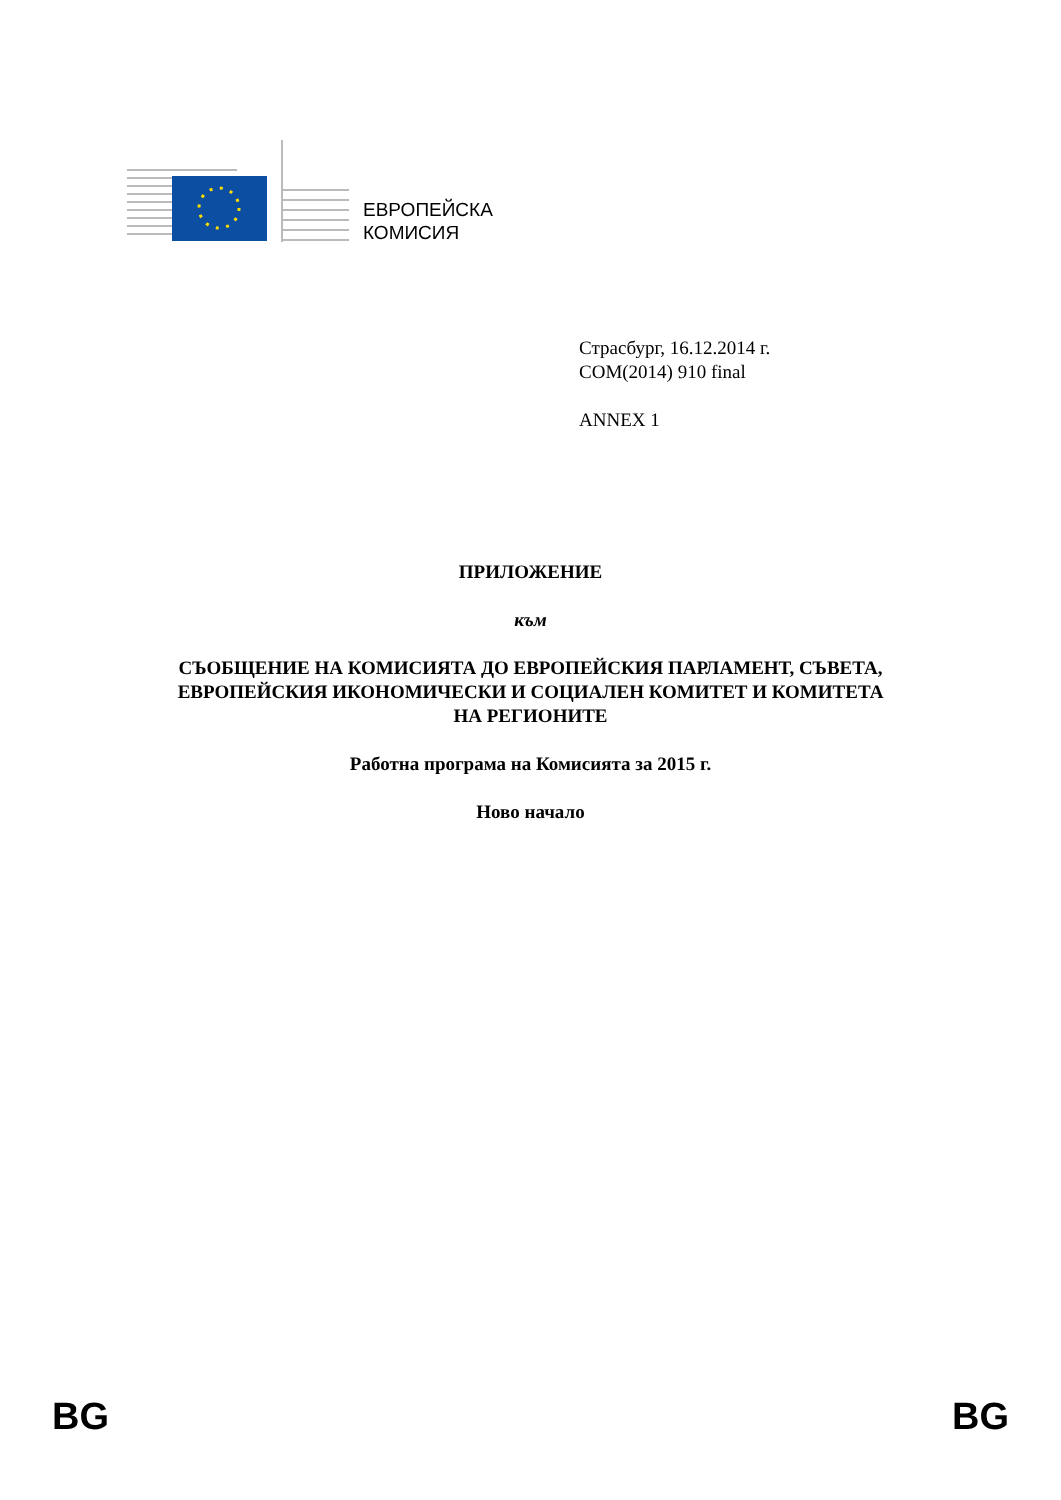ЕВРОПЕЙСКА
КОМИСИЯ
Страсбург, 16.12.2014 г.
COM(2014) 910 final
ANNEX 1
ПРИЛОЖЕНИЕ
към
СЪОБЩЕНИЕ НА КОМИСИЯТА ДО ЕВРОПЕЙСКИЯ ПАРЛАМЕНТ, СЪВЕТА,
ЕВРОПЕЙСКИЯ ИКОНОМИЧЕСКИ И СОЦИАЛЕН КОМИТЕТ И КОМИТЕТА
НА РЕГИОНИТЕ
Работна програма на Комисията за 2015 г.
Ново начало
BG BG